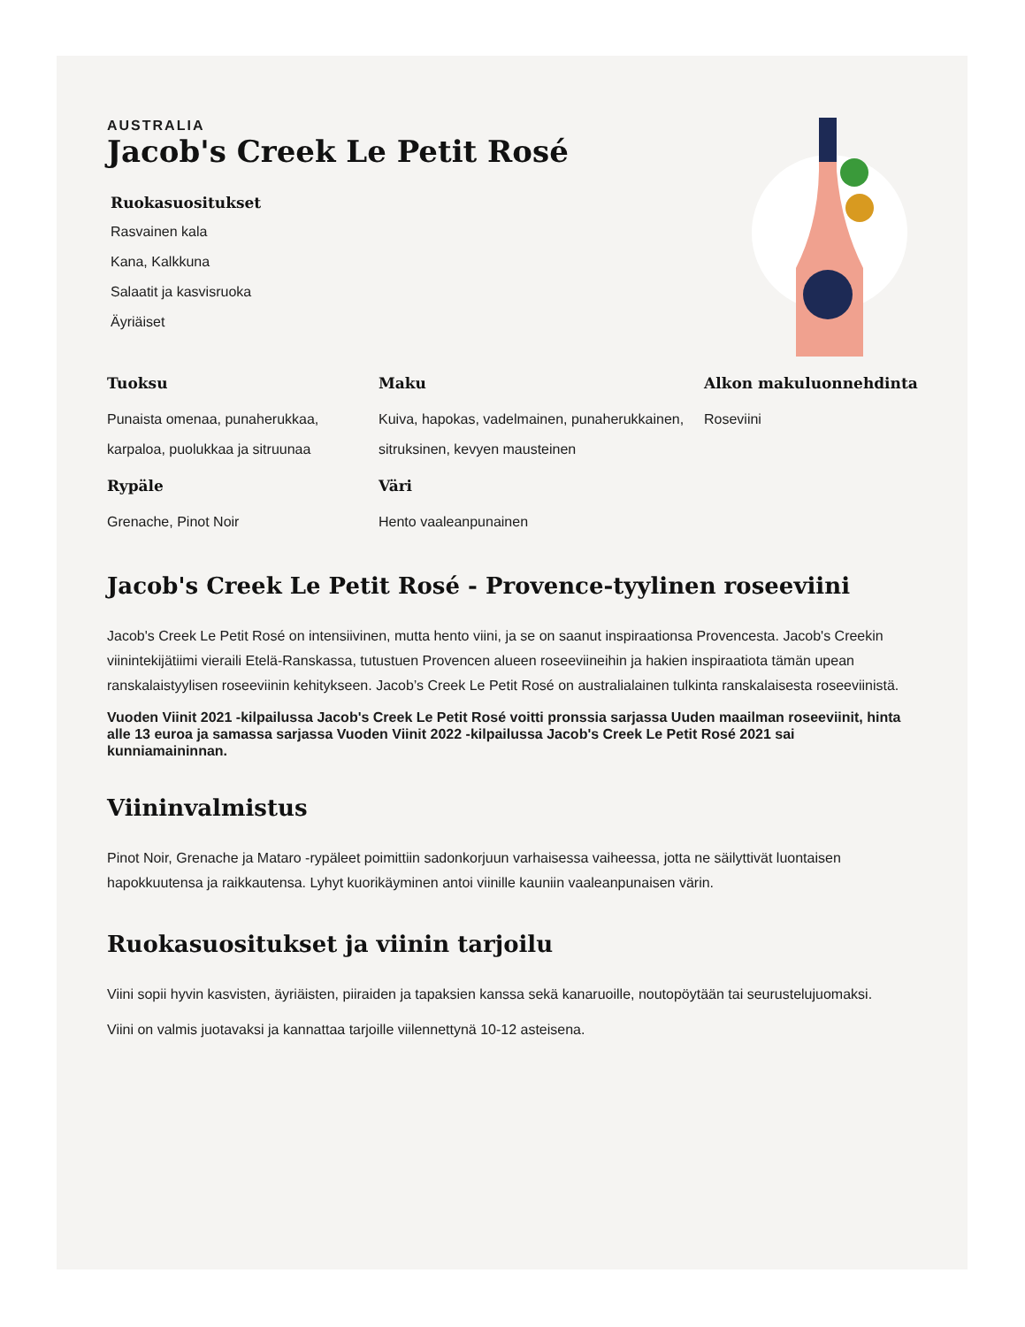AUSTRALIA
Jacob's Creek Le Petit Rosé
Ruokasuositukset
Rasvainen kala
Kana, Kalkkuna
Salaatit ja kasvisruoka
Äyriäiset
Tuoksu
Punaista omenaa, punaherukkaa, karpaloa, puolukkaa ja sitruunaa
Maku
Kuiva, hapokas, vadelmainen, punaherukkainen, sitruksinen, kevyen mausteinen
Alkon makuluonnehdinta
Roseviini
Rypäle
Grenache, Pinot Noir
Väri
Hento vaaleanpunainen
Jacob's Creek Le Petit Rosé - Provence-tyylinen roseeviini
Jacob's Creek Le Petit Rosé on intensiivinen, mutta hento viini, ja se on saanut inspiraationsa Provencesta. Jacob's Creekin viinintekijätiimi vieraili Etelä-Ranskassa, tutustuen Provencen alueen roseeviineihin ja hakien inspiraatiota tämän upean ranskalaistyylisen roseeviinin kehitykseen. Jacob’s Creek Le Petit Rosé on australialainen tulkinta ranskalaisesta roseeviinistä.
Vuoden Viinit 2021 -kilpailussa Jacob's Creek Le Petit Rosé voitti pronssia sarjassa Uuden maailman roseeviinit, hinta alle 13 euroa ja samassa sarjassa Vuoden Viinit 2022 -kilpailussa Jacob's Creek Le Petit Rosé 2021 sai kunniamaininnan.
Viininvalmistus
Pinot Noir, Grenache ja Mataro -rypäleet poimittiin sadonkorjuun varhaisessa vaiheessa, jotta ne säilyttivät luontaisen hapokkuutensa ja raikkautensa. Lyhyt kuorikäyminen antoi viinille kauniin vaaleanpunaisen värin.
Ruokasuositukset ja viinin tarjoilu
Viini sopii hyvin kasvisten, äyriäisten, piiraiden ja tapaksien kanssa sekä kanaruoille, noutopöytään tai seurustelujuomaksi.
Viini on valmis juotavaksi ja kannattaa tarjoille viilennettynä 10-12 asteisena.